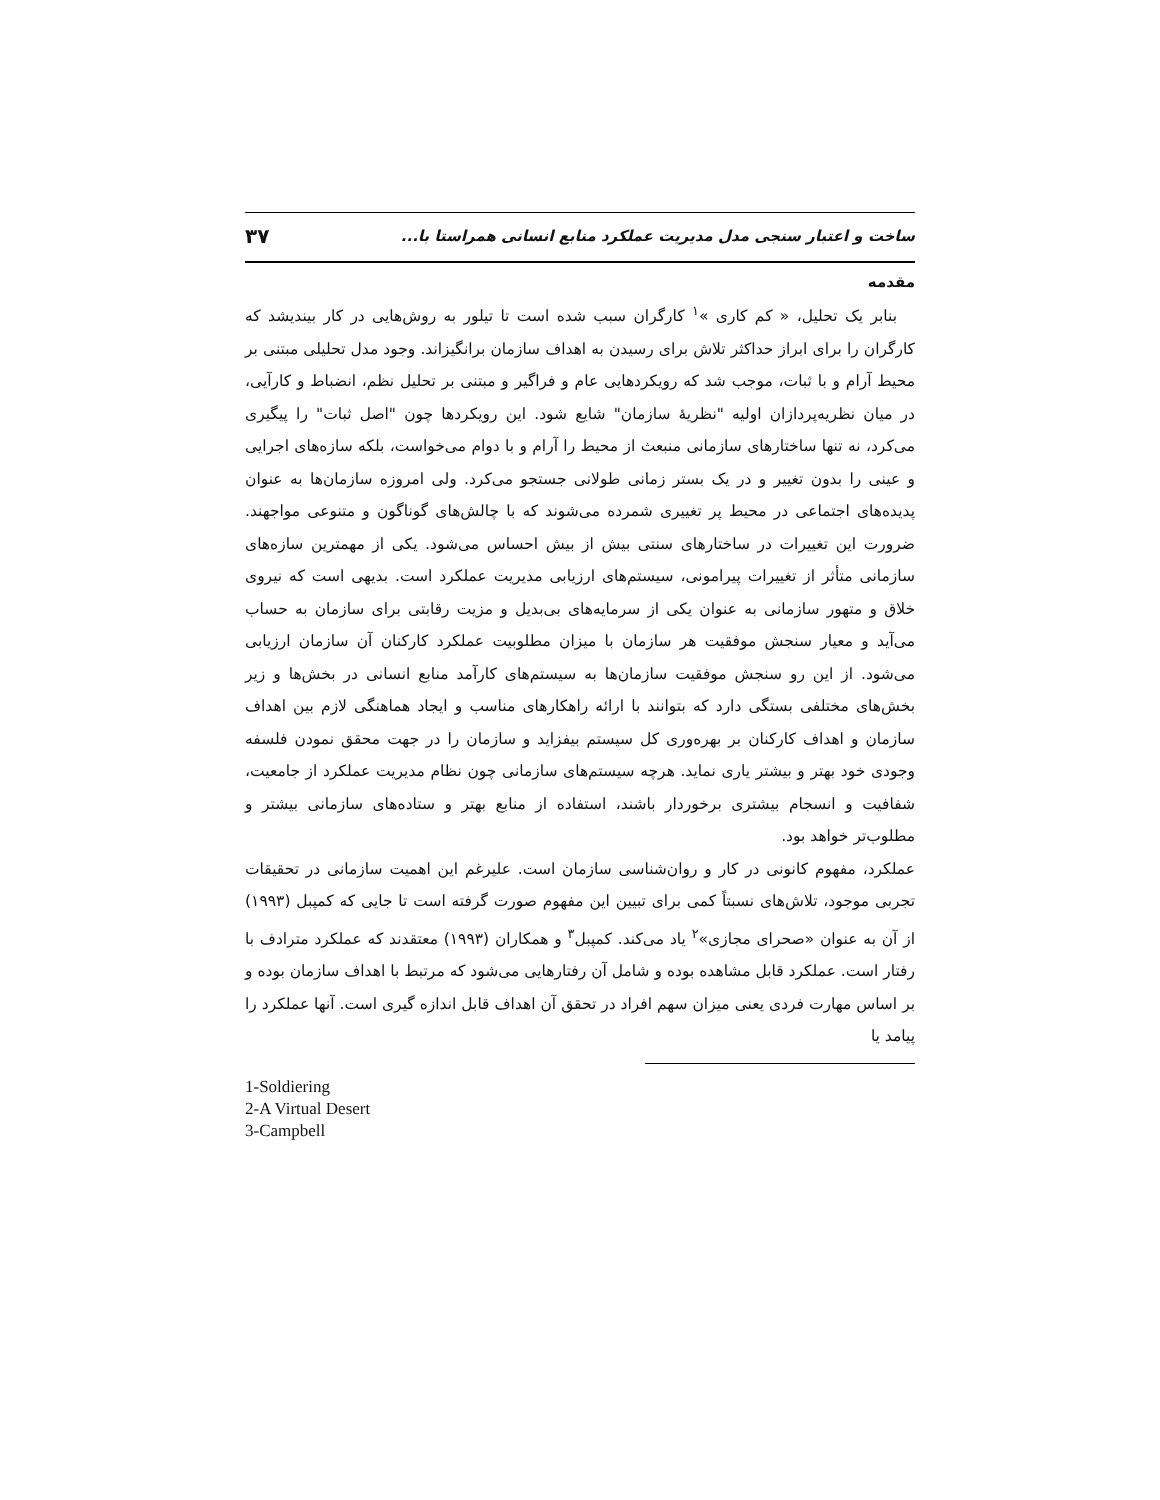ساخت و اعتبار سنجی مدل مدیریت عملکرد منابع انسانی همراستا با... ۳۷
مقدمه
بنابر یک تحلیل، « کم کاری »<sup>۱</sup> کارگران سبب شده است تا تیلور به روش‌هایی در کار بیندیشد که کارگران را برای ابراز حداکثر تلاش برای رسیدن به اهداف سازمان برانگیزاند. وجود مدل تحلیلی مبتنی بر محیط آرام و با ثبات، موجب شد که رویکردهایی عام و فراگیر و مبتنی بر تحلیل نظم، انضباط و کارآیی، در میان نظریه‌پردازان اولیه "نظریهٔ سازمان" شایع شود. این رویکردها چون "اصل ثبات" را پیگیری می‌کرد، نه تنها ساختارهای سازمانی منبعث از محیط را آرام و با دوام می‌خواست، بلکه سازه‌های اجرایی و عینی را بدون تغییر و در یک بستر زمانی طولانی جستجو می‌کرد. ولی امروزه سازمان‌ها به عنوان پدیده‌های اجتماعی در محیط پر تغییری شمرده می‌شوند که با چالش‌های گوناگون و متنوعی مواجهند. ضرورت این تغییرات در ساختارهای سنتی بیش از بیش احساس می‌شود. یکی از مهمترین سازه‌های سازمانی متأثر از تغییرات پیرامونی، سیستم‌های ارزیابی مدیریت عملکرد است. بدیهی است که نیروی خلاق و متهور سازمانی به عنوان یکی از سرمایه‌های بی‌بدیل و مزیت رقابتی برای سازمان به حساب می‌آید و معیار سنجش موفقیت هر سازمان با میزان مطلوبیت عملکرد کارکنان آن سازمان ارزیابی می‌شود. از این رو سنجش موفقیت سازمان‌ها به سیستم‌های کارآمد منابع انسانی در بخش‌ها و زیر بخش‌های مختلفی بستگی دارد که بتوانند با ارائه راهکارهای مناسب و ایجاد هماهنگی لازم بین اهداف سازمان و اهداف کارکنان بر بهره‌وری کل سیستم بیفزاید و سازمان را در جهت محقق نمودن فلسفه وجودی خود بهتر و بیشتر یاری نماید. هرچه سیستم‌های سازمانی چون نظام مدیریت عملکرد از جامعیت، شفافیت و انسجام بیشتری برخوردار باشند، استفاده از منابع بهتر و ستاده‌های سازمانی بیشتر و مطلوب‌تر خواهد بود.
عملکرد، مفهوم کانونی در کار و روان‌شناسی سازمان است. علیرغم این اهمیت سازمانی در تحقیقات تجربی موجود، تلاش‌های نسبتاً کمی برای تبیین این مفهوم صورت گرفته است تا جایی که کمپبل (۱۹۹۳) از آن به عنوان «صحرای مجازی»<sup>۲</sup> یاد می‌کند. کمپبل<sup>۳</sup> و همکاران (۱۹۹۳) معتقدند که عملکرد مترادف با رفتار است. عملکرد قابل مشاهده بوده و شامل آن رفتارهایی می‌شود که مرتبط با اهداف سازمان بوده و بر اساس مهارت فردی یعنی میزان سهم افراد در تحقق آن اهداف قابل اندازه گیری است. آنها عملکرد را پیامد یا
1-Soldiering
2-A Virtual Desert
3-Campbell